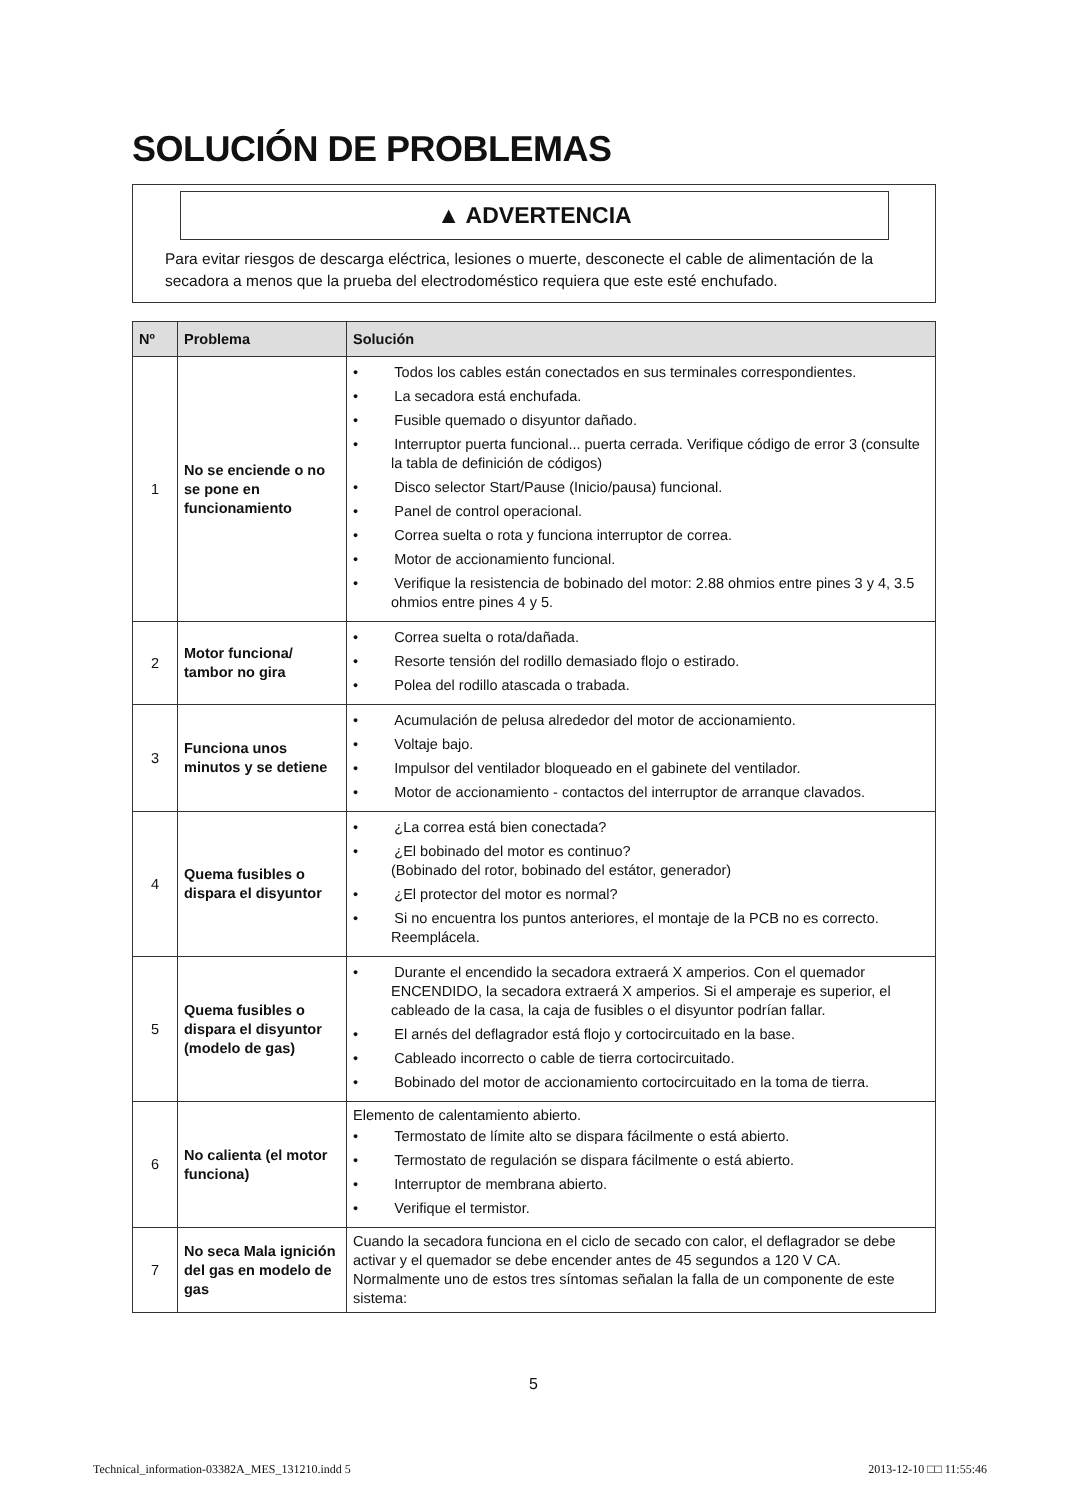SOLUCIÓN DE PROBLEMAS
▲ ADVERTENCIA
Para evitar riesgos de descarga eléctrica, lesiones o muerte, desconecte el cable de alimentación de la secadora a menos que la prueba del electrodoméstico requiera que este esté enchufado.
| Nº | Problema | Solución |
| --- | --- | --- |
| 1 | No se enciende o no se pone en funcionamiento | • Todos los cables están conectados en sus terminales correspondientes. • La secadora está enchufada. • Fusible quemado o disyuntor dañado. • Interruptor puerta funcional... puerta cerrada. Verifique código de error 3 (consulte la tabla de definición de códigos) • Disco selector Start/Pause (Inicio/pausa) funcional. • Panel de control operacional. • Correa suelta o rota y funciona interruptor de correa. • Motor de accionamiento funcional. • Verifique la resistencia de bobinado del motor: 2.88 ohmios entre pines 3 y 4, 3.5 ohmios entre pines 4 y 5. |
| 2 | Motor funciona/ tambor no gira | • Correa suelta o rota/dañada. • Resorte tensión del rodillo demasiado flojo o estirado. • Polea del rodillo atascada o trabada. |
| 3 | Funciona unos minutos y se detiene | • Acumulación de pelusa alrededor del motor de accionamiento. • Voltaje bajo. • Impulsor del ventilador bloqueado en el gabinete del ventilador. • Motor de accionamiento - contactos del interruptor de arranque clavados. |
| 4 | Quema fusibles o dispara el disyuntor | • ¿La correa está bien conectada? • ¿El bobinado del motor es continuo? (Bobinado del rotor, bobinado del estátor, generador) • ¿El protector del motor es normal? • Si no encuentra los puntos anteriores, el montaje de la PCB no es correcto. Reemplácela. |
| 5 | Quema fusibles o dispara el disyuntor (modelo de gas) | • Durante el encendido la secadora extraerá X amperios. Con el quemador ENCENDIDO, la secadora extraerá X amperios. Si el amperaje es superior, el cableado de la casa, la caja de fusibles o el disyuntor podrían fallar. • El arnés del deflagrador está flojo y cortocircuitado en la base. • Cableado incorrecto o cable de tierra cortocircuitado. • Bobinado del motor de accionamiento cortocircuitado en la toma de tierra. |
| 6 | No calienta (el motor funciona) | Elemento de calentamiento abierto. • Termostato de límite alto se dispara fácilmente o está abierto. • Termostato de regulación se dispara fácilmente o está abierto. • Interruptor de membrana abierto. • Verifique el termistor. |
| 7 | No seca Mala ignición del gas en modelo de gas | Cuando la secadora funciona en el ciclo de secado con calor, el deflagrador se debe activar y el quemador se debe encender antes de 45 segundos a 120 V CA. Normalmente uno de estos tres síntomas señalan la falla de un componente de este sistema: |
5
Technical_information-03382A_MES_131210.indd 5 2013-12-10 □□ 11:55:46